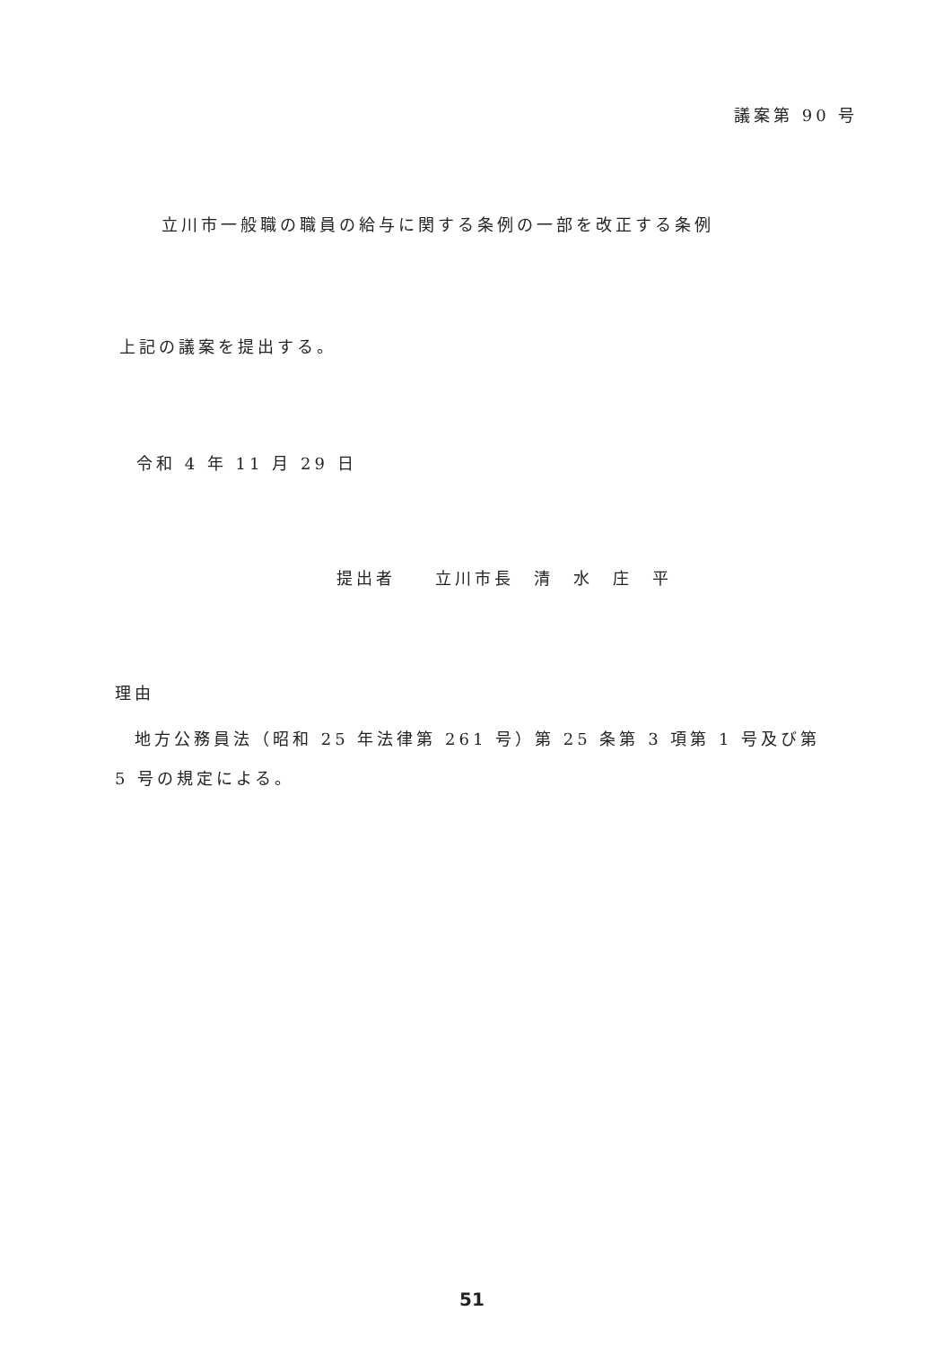議案第 90 号
立川市一般職の職員の給与に関する条例の一部を改正する条例
上記の議案を提出する。
令和 4 年 11 月 29 日
提出者　　立川市長　清　水　庄　平
理由
　地方公務員法（昭和 25 年法律第 261 号）第 25 条第 3 項第 1 号及び第 5 号の規定による。
51